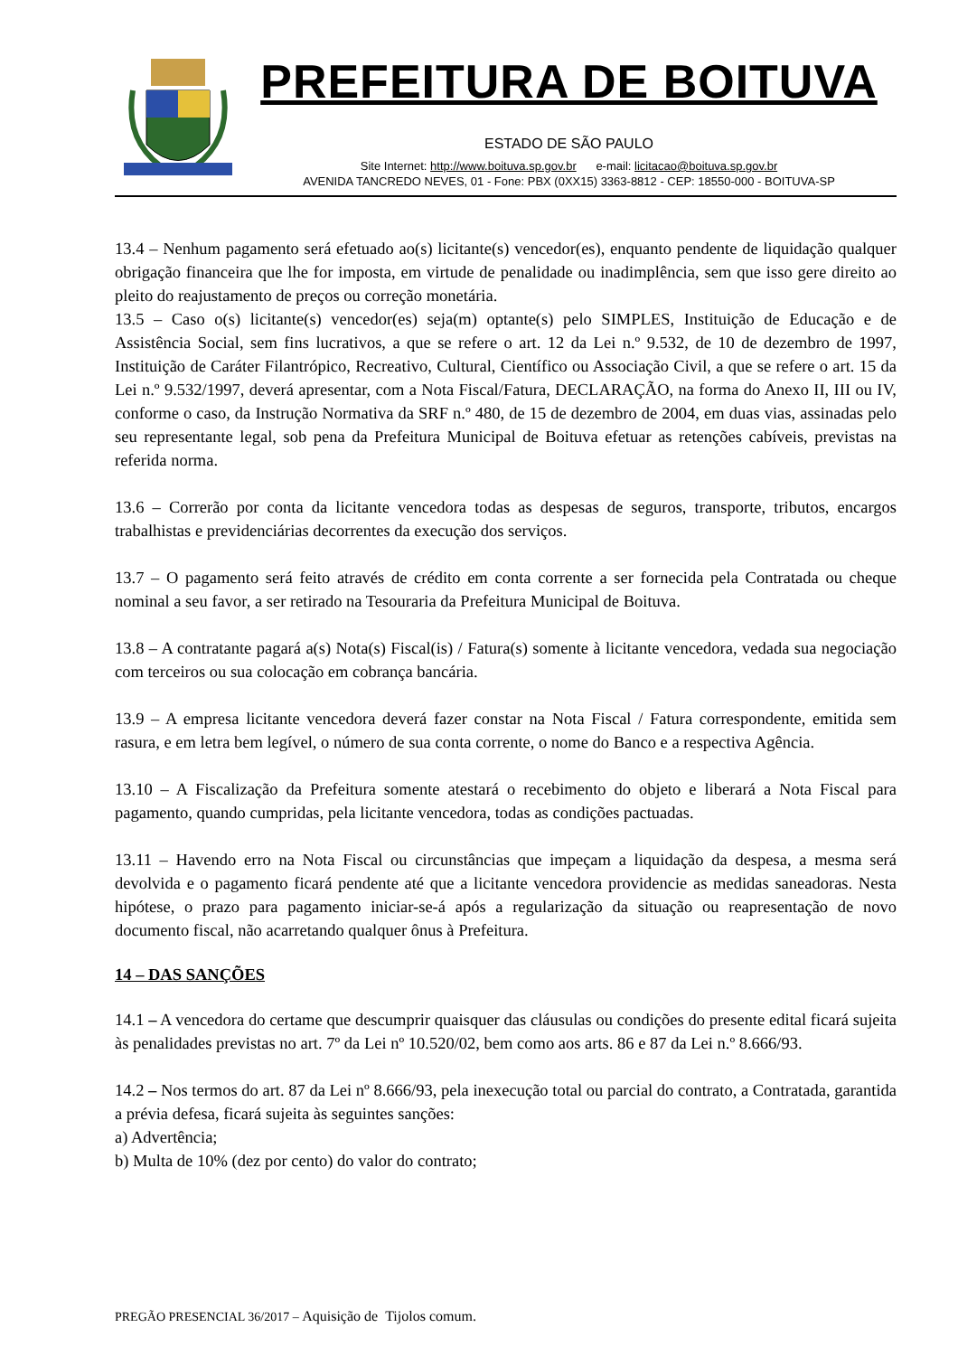PREFEITURA DE BOITUVA
ESTADO DE SÃO PAULO
Site Internet: http://www.boituva.sp.gov.br e-mail: licitacao@boituva.sp.gov.br
AVENIDA TANCREDO NEVES, 01 - Fone: PBX (0XX15) 3363-8812 - CEP: 18550-000 - BOITUVA-SP
13.4 – Nenhum pagamento será efetuado ao(s) licitante(s) vencedor(es), enquanto pendente de liquidação qualquer obrigação financeira que lhe for imposta, em virtude de penalidade ou inadimplência, sem que isso gere direito ao pleito do reajustamento de preços ou correção monetária.
13.5 – Caso o(s) licitante(s) vencedor(es) seja(m) optante(s) pelo SIMPLES, Instituição de Educação e de Assistência Social, sem fins lucrativos, a que se refere o art. 12 da Lei n.º 9.532, de 10 de dezembro de 1997, Instituição de Caráter Filantrópico, Recreativo, Cultural, Científico ou Associação Civil, a que se refere o art. 15 da Lei n.º 9.532/1997, deverá apresentar, com a Nota Fiscal/Fatura, DECLARAÇÃO, na forma do Anexo II, III ou IV, conforme o caso, da Instrução Normativa da SRF n.º 480, de 15 de dezembro de 2004, em duas vias, assinadas pelo seu representante legal, sob pena da Prefeitura Municipal de Boituva efetuar as retenções cabíveis, previstas na referida norma.
13.6 – Correrão por conta da licitante vencedora todas as despesas de seguros, transporte, tributos, encargos trabalhistas e previdenciárias decorrentes da execução dos serviços.
13.7 – O pagamento será feito através de crédito em conta corrente a ser fornecida pela Contratada ou cheque nominal a seu favor, a ser retirado na Tesouraria da Prefeitura Municipal de Boituva.
13.8 – A contratante pagará a(s) Nota(s) Fiscal(is) / Fatura(s) somente à licitante vencedora, vedada sua negociação com terceiros ou sua colocação em cobrança bancária.
13.9 – A empresa licitante vencedora deverá fazer constar na Nota Fiscal / Fatura correspondente, emitida sem rasura, e em letra bem legível, o número de sua conta corrente, o nome do Banco e a respectiva Agência.
13.10 – A Fiscalização da Prefeitura somente atestará o recebimento do objeto e liberará a Nota Fiscal para pagamento, quando cumpridas, pela licitante vencedora, todas as condições pactuadas.
13.11 – Havendo erro na Nota Fiscal ou circunstâncias que impeçam a liquidação da despesa, a mesma será devolvida e o pagamento ficará pendente até que a licitante vencedora providencie as medidas saneadoras. Nesta hipótese, o prazo para pagamento iniciar-se-á após a regularização da situação ou reapresentação de novo documento fiscal, não acarretando qualquer ônus à Prefeitura.
14 – DAS SANÇÕES
14.1 – A vencedora do certame que descumprir quaisquer das cláusulas ou condições do presente edital ficará sujeita às penalidades previstas no art. 7º da Lei nº 10.520/02, bem como aos arts. 86 e 87 da Lei n.º 8.666/93.
14.2 – Nos termos do art. 87 da Lei nº 8.666/93, pela inexecução total ou parcial do contrato, a Contratada, garantida a prévia defesa, ficará sujeita às seguintes sanções:
a) Advertência;
b) Multa de 10% (dez por cento) do valor do contrato;
PREGÃO PRESENCIAL 36/2017 – Aquisição de Tijolos comum.